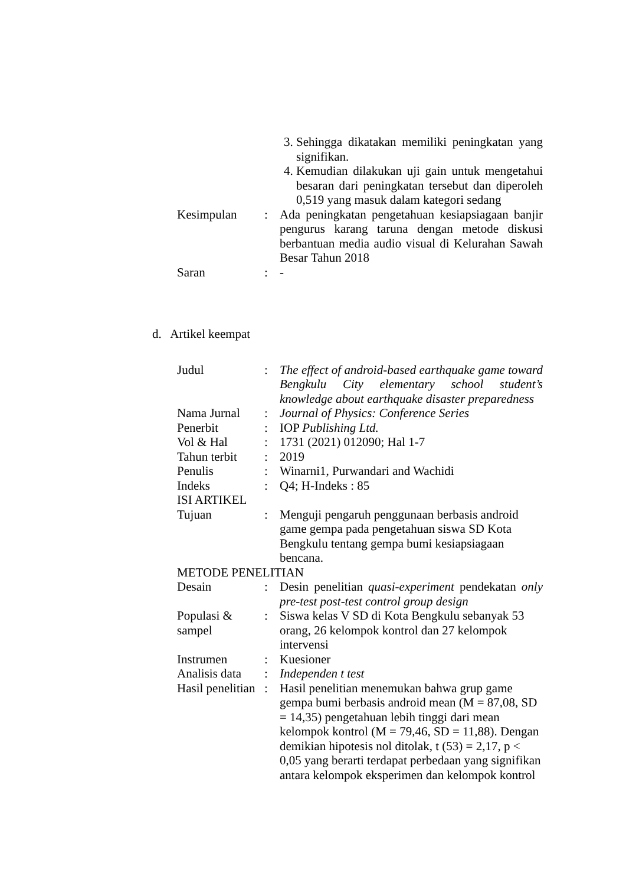| | | 3. Sehingga dikatakan memiliki peningkatan yang signifikan. 4. Kemudian dilakukan uji gain untuk mengetahui besaran dari peningkatan tersebut dan diperoleh 0,519 yang masuk dalam kategori sedang |
| Kesimpulan | : | Ada peningkatan pengetahuan kesiapsiagaan banjir pengurus karang taruna dengan metode diskusi berbantuan media audio visual di Kelurahan Sawah Besar Tahun 2018 |
| Saran | : | - |
d. Artikel keempat
| Judul | : | The effect of android-based earthquake game toward Bengkulu City elementary school student’s knowledge about earthquake disaster preparedness |
| Nama Jurnal | : | Journal of Physics: Conference Series |
| Penerbit | : | IOP Publishing Ltd. |
| Vol & Hal | : | 1731 (2021) 012090; Hal 1-7 |
| Tahun terbit | : | 2019 |
| Penulis | : | Winarni1, Purwandari and Wachidi |
| Indeks | : | Q4; H-Indeks : 85 |
| ISI ARTIKEL | | |
| Tujuan | : | Menguji pengaruh penggunaan berbasis android game gempa pada pengetahuan siswa SD Kota Bengkulu tentang gempa bumi kesiapsiagaan bencana. |
| METODE PENELITIAN | | |
| Desain | : | Desin penelitian quasi-experiment pendekatan only pre-test post-test control group design |
| Populasi & sampel | : | Siswa kelas V SD di Kota Bengkulu sebanyak 53 orang, 26 kelompok kontrol dan 27 kelompok intervensi |
| Instrumen | : | Kuesioner |
| Analisis data | : | Independen t test |
| Hasil penelitian | : | Hasil penelitian menemukan bahwa grup game gempa bumi berbasis android mean (M = 87,08, SD = 14,35) pengetahuan lebih tinggi dari mean kelompok kontrol (M = 79,46, SD = 11,88). Dengan demikian hipotesis nol ditolak, t (53) = 2,17, p < 0,05 yang berarti terdapat perbedaan yang signifikan antara kelompok eksperimen dan kelompok kontrol |